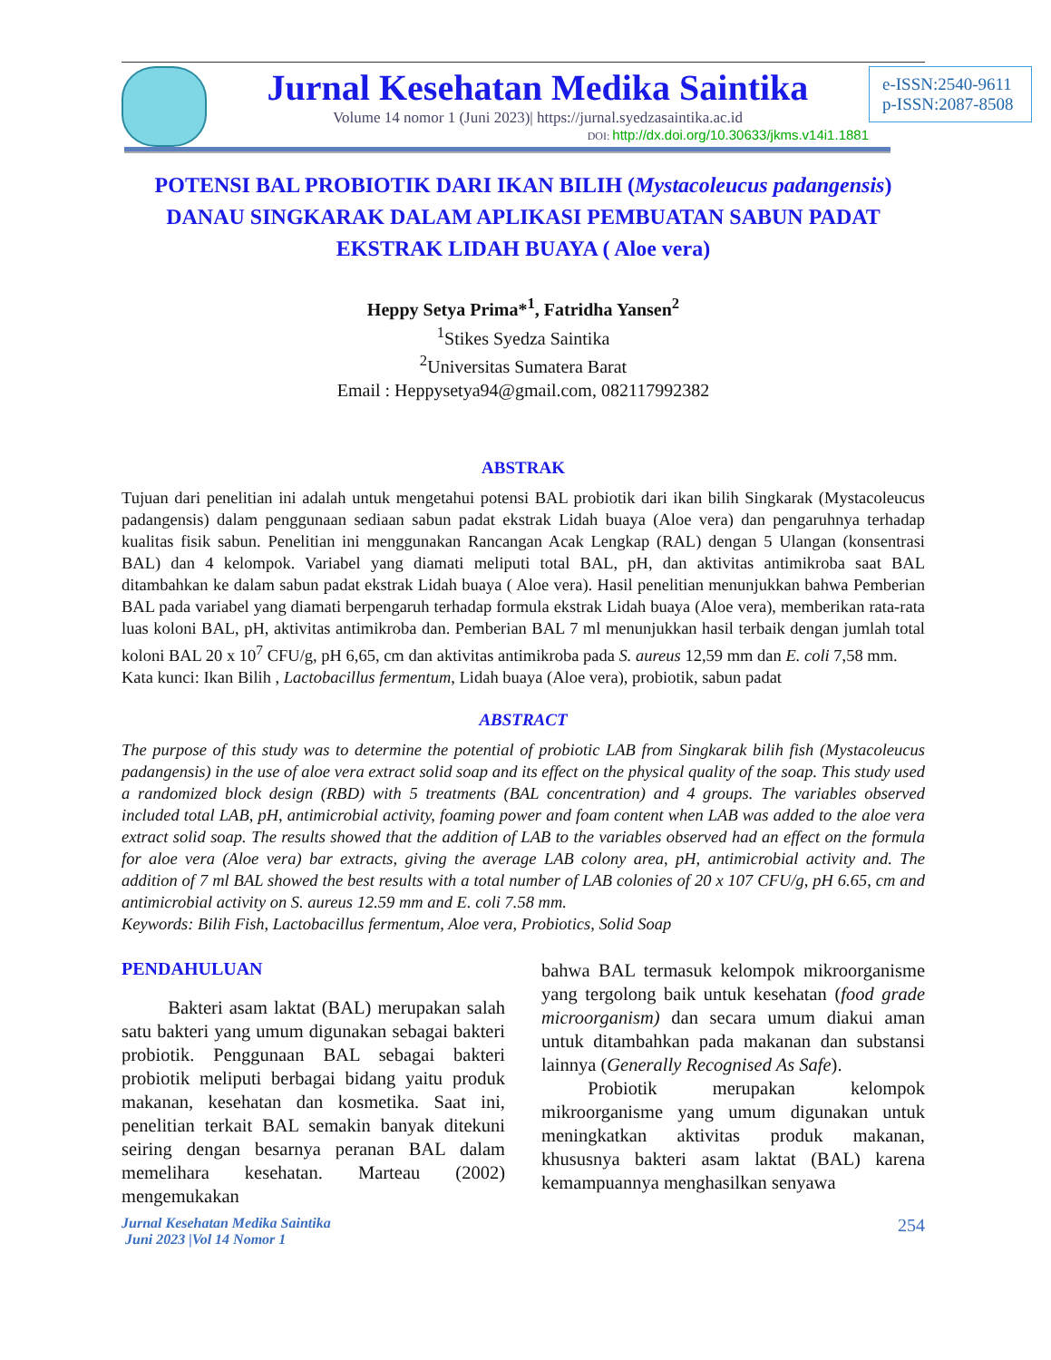Jurnal Kesehatan Medika Saintika
Volume 14 nomor 1 (Juni 2023)| https://jurnal.syedzasaintika.ac.id
DOI: http://dx.doi.org/10.30633/jkms.v14i1.1881
e-ISSN:2540-9611
p-ISSN:2087-8508
POTENSI BAL PROBIOTIK DARI IKAN BILIH (Mystacoleucus padangensis) DANAU SINGKARAK DALAM APLIKASI PEMBUATAN SABUN PADAT EKSTRAK LIDAH BUAYA ( Aloe vera)
Heppy Setya Prima*<sup>1</sup>, Fatridha Yansen<sup>2</sup>
<sup>1</sup> Stikes Syedza Saintika
<sup>2</sup> Universitas Sumatera Barat
Email : Heppysetya94@gmail.com, 082117992382
ABSTRAK
Tujuan dari penelitian ini adalah untuk mengetahui potensi BAL probiotik dari ikan bilih Singkarak (Mystacoleucus padangensis) dalam penggunaan sediaan sabun padat ekstrak Lidah buaya (Aloe vera) dan pengaruhnya terhadap kualitas fisik sabun. Penelitian ini menggunakan Rancangan Acak Lengkap (RAL) dengan 5 Ulangan (konsentrasi BAL) dan 4 kelompok. Variabel yang diamati meliputi total BAL, pH, dan aktivitas antimikroba saat BAL ditambahkan ke dalam sabun padat ekstrak Lidah buaya ( Aloe vera). Hasil penelitian menunjukkan bahwa Pemberian BAL pada variabel yang diamati berpengaruh terhadap formula ekstrak Lidah buaya (Aloe vera), memberikan rata-rata luas koloni BAL, pH, aktivitas antimikroba dan. Pemberian BAL 7 ml menunjukkan hasil terbaik dengan jumlah total koloni BAL 20 x 10<sup>7</sup> CFU/g, pH 6,65, cm dan aktivitas antimikroba pada S. aureus 12,59 mm dan E. coli 7,58 mm.
Kata kunci: Ikan Bilih , Lactobacillus fermentum, Lidah buaya (Aloe vera), probiotik, sabun padat
ABSTRACT
The purpose of this study was to determine the potential of probiotic LAB from Singkarak bilih fish (Mystacoleucus padangensis) in the use of aloe vera extract solid soap and its effect on the physical quality of the soap. This study used a randomized block design (RBD) with 5 treatments (BAL concentration) and 4 groups. The variables observed included total LAB, pH, antimicrobial activity, foaming power and foam content when LAB was added to the aloe vera extract solid soap. The results showed that the addition of LAB to the variables observed had an effect on the formula for aloe vera (Aloe vera) bar extracts, giving the average LAB colony area, pH, antimicrobial activity and. The addition of 7 ml BAL showed the best results with a total number of LAB colonies of 20 x 107 CFU/g, pH 6.65, cm and antimicrobial activity on S. aureus 12.59 mm and E. coli 7.58 mm.
Keywords: Bilih Fish, Lactobacillus fermentum, Aloe vera, Probiotics, Solid Soap
PENDAHULUAN
   Bakteri asam laktat (BAL) merupakan salah satu bakteri yang umum digunakan sebagai bakteri probiotik. Penggunaan BAL sebagai bakteri probiotik meliputi berbagai bidang yaitu produk makanan, kesehatan dan kosmetika. Saat ini, penelitian terkait BAL semakin banyak ditekuni seiring dengan besarnya peranan BAL dalam memelihara kesehatan. Marteau (2002) mengemukakan
bahwa BAL termasuk kelompok mikroorganisme yang tergolong baik untuk kesehatan (food grade microorganism) dan secara umum diakui aman untuk ditambahkan pada makanan dan substansi lainnya (Generally Recognised As Safe).
   Probiotik merupakan kelompok mikroorganisme yang umum digunakan untuk meningkatkan aktivitas produk makanan, khususnya bakteri asam laktat (BAL) karena kemampuannya menghasilkan senyawa
Jurnal Kesehatan Medika Saintika
Juni 2023 |Vol 14 Nomor 1
254